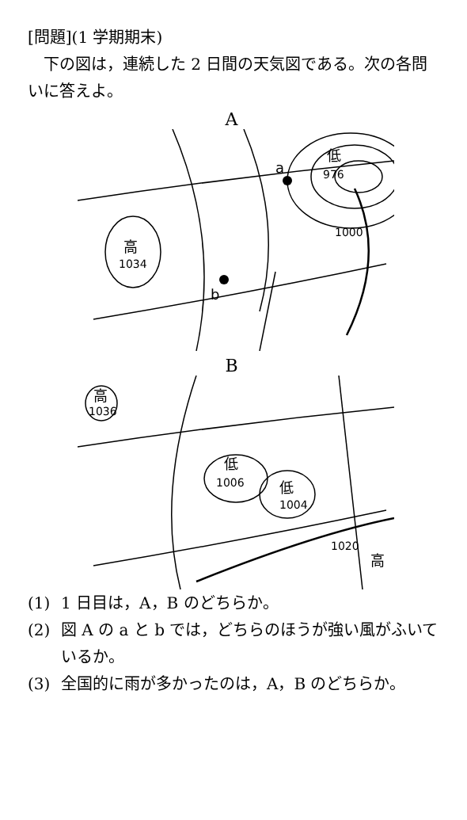[問題](1 学期期末)
　下の図は，連続した 2 日間の天気図である。次の各問いに答えよ。
A
低
976
a
1000
高
1034
b
B
高
1036
低
1006
低
1004
1020
高
(1) 1 日目は，A，B のどちらか。
(2) 図 A の a と b では，どちらのほうが強い風がふいているか。
(3) 全国的に雨が多かったのは，A，B のどちらか。